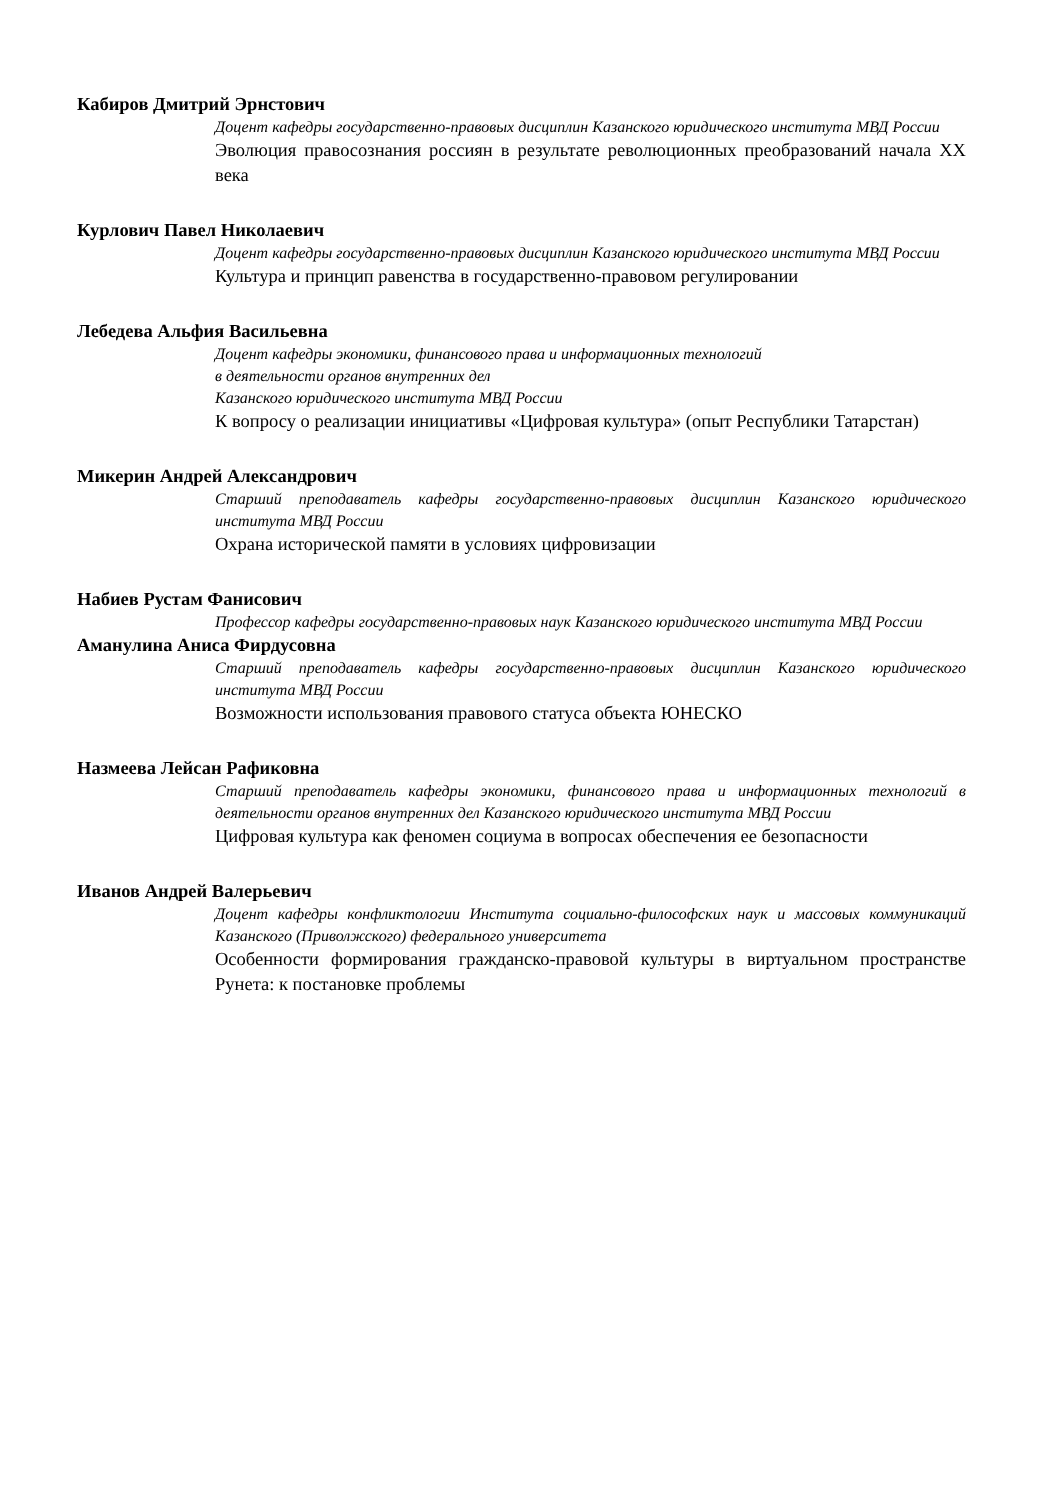Кабиров Дмитрий Эрнстович
Доцент кафедры государственно-правовых дисциплин Казанского юридического института МВД России
Эволюция правосознания россиян в результате революционных преобразований начала XX века
Курлович Павел Николаевич
Доцент кафедры государственно-правовых дисциплин Казанского юридического института МВД России
Культура и принцип равенства в государственно-правовом регулировании
Лебедева Альфия Васильевна
Доцент кафедры экономики, финансового права и информационных технологий
в деятельности органов внутренних дел
Казанского юридического института МВД России
К вопросу о реализации инициативы «Цифровая культура» (опыт Республики Татарстан)
Микерин Андрей Александрович
Старший преподаватель кафедры государственно-правовых дисциплин Казанского юридического института МВД России
Охрана исторической памяти в условиях цифровизации
Набиев Рустам Фанисович
Профессор кафедры государственно-правовых наук Казанского юридического института МВД России
Аманулина Аниса Фирдусовна
Старший преподаватель кафедры государственно-правовых дисциплин Казанского юридического института МВД России
Возможности использования правового статуса объекта ЮНЕСКО
Назмеева Лейсан Рафиковна
Старший преподаватель кафедры экономики, финансового права и информационных технологий в деятельности органов внутренних дел Казанского юридического института МВД России
Цифровая культура как феномен социума в вопросах обеспечения ее безопасности
Иванов Андрей Валерьевич
Доцент кафедры конфликтологии Института социально-философских наук и массовых коммуникаций Казанского (Приволжского) федерального университета
Особенности формирования гражданско-правовой культуры в виртуальном пространстве Рунета: к постановке проблемы